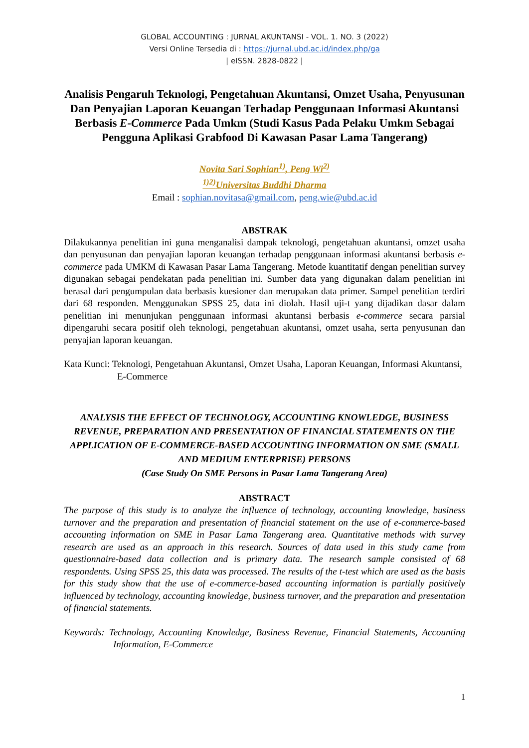GLOBAL ACCOUNTING : JURNAL AKUNTANSI - VOL. 1. NO. 3 (2022)
Versi Online Tersedia di : https://jurnal.ubd.ac.id/index.php/ga
| eISSN. 2828-0822 |
Analisis Pengaruh Teknologi, Pengetahuan Akuntansi, Omzet Usaha, Penyusunan Dan Penyajian Laporan Keuangan Terhadap Penggunaan Informasi Akuntansi Berbasis E-Commerce Pada Umkm (Studi Kasus Pada Pelaku Umkm Sebagai Pengguna Aplikasi Grabfood Di Kawasan Pasar Lama Tangerang)
Novita Sari Sophian<sup>1)</sup>, Peng Wi<sup>2)</sup>
<sup>1)2)</sup>Universitas Buddhi Dharma
Email : sophian.novitasa@gmail.com, peng.wie@ubd.ac.id
ABSTRAK
Dilakukannya penelitian ini guna menganalisi dampak teknologi, pengetahuan akuntansi, omzet usaha dan penyusunan dan penyajian laporan keuangan terhadap penggunaan informasi akuntansi berbasis e-commerce pada UMKM di Kawasan Pasar Lama Tangerang. Metode kuantitatif dengan penelitian survey digunakan sebagai pendekatan pada penelitian ini. Sumber data yang digunakan dalam penelitian ini berasal dari pengumpulan data berbasis kuesioner dan merupakan data primer. Sampel penelitian terdiri dari 68 responden. Menggunakan SPSS 25, data ini diolah. Hasil uji-t yang dijadikan dasar dalam penelitian ini menunjukan penggunaan informasi akuntansi berbasis e-commerce secara parsial dipengaruhi secara positif oleh teknologi, pengetahuan akuntansi, omzet usaha, serta penyusunan dan penyajian laporan keuangan.
Kata Kunci: Teknologi, Pengetahuan Akuntansi, Omzet Usaha, Laporan Keuangan, Informasi Akuntansi, E-Commerce
ANALYSIS THE EFFECT OF TECHNOLOGY, ACCOUNTING KNOWLEDGE, BUSINESS REVENUE, PREPARATION AND PRESENTATION OF FINANCIAL STATEMENTS ON THE APPLICATION OF E-COMMERCE-BASED ACCOUNTING INFORMATION ON SME (SMALL AND MEDIUM ENTERPRISE) PERSONS
(Case Study On SME Persons in Pasar Lama Tangerang Area)
ABSTRACT
The purpose of this study is to analyze the influence of technology, accounting knowledge, business turnover and the preparation and presentation of financial statement on the use of e-commerce-based accounting information on SME in Pasar Lama Tangerang area. Quantitative methods with survey research are used as an approach in this research. Sources of data used in this study came from questionnaire-based data collection and is primary data. The research sample consisted of 68 respondents. Using SPSS 25, this data was processed. The results of the t-test which are used as the basis for this study show that the use of e-commerce-based accounting information is partially positively influenced by technology, accounting knowledge, business turnover, and the preparation and presentation of financial statements.
Keywords: Technology, Accounting Knowledge, Business Revenue, Financial Statements, Accounting Information, E-Commerce
1